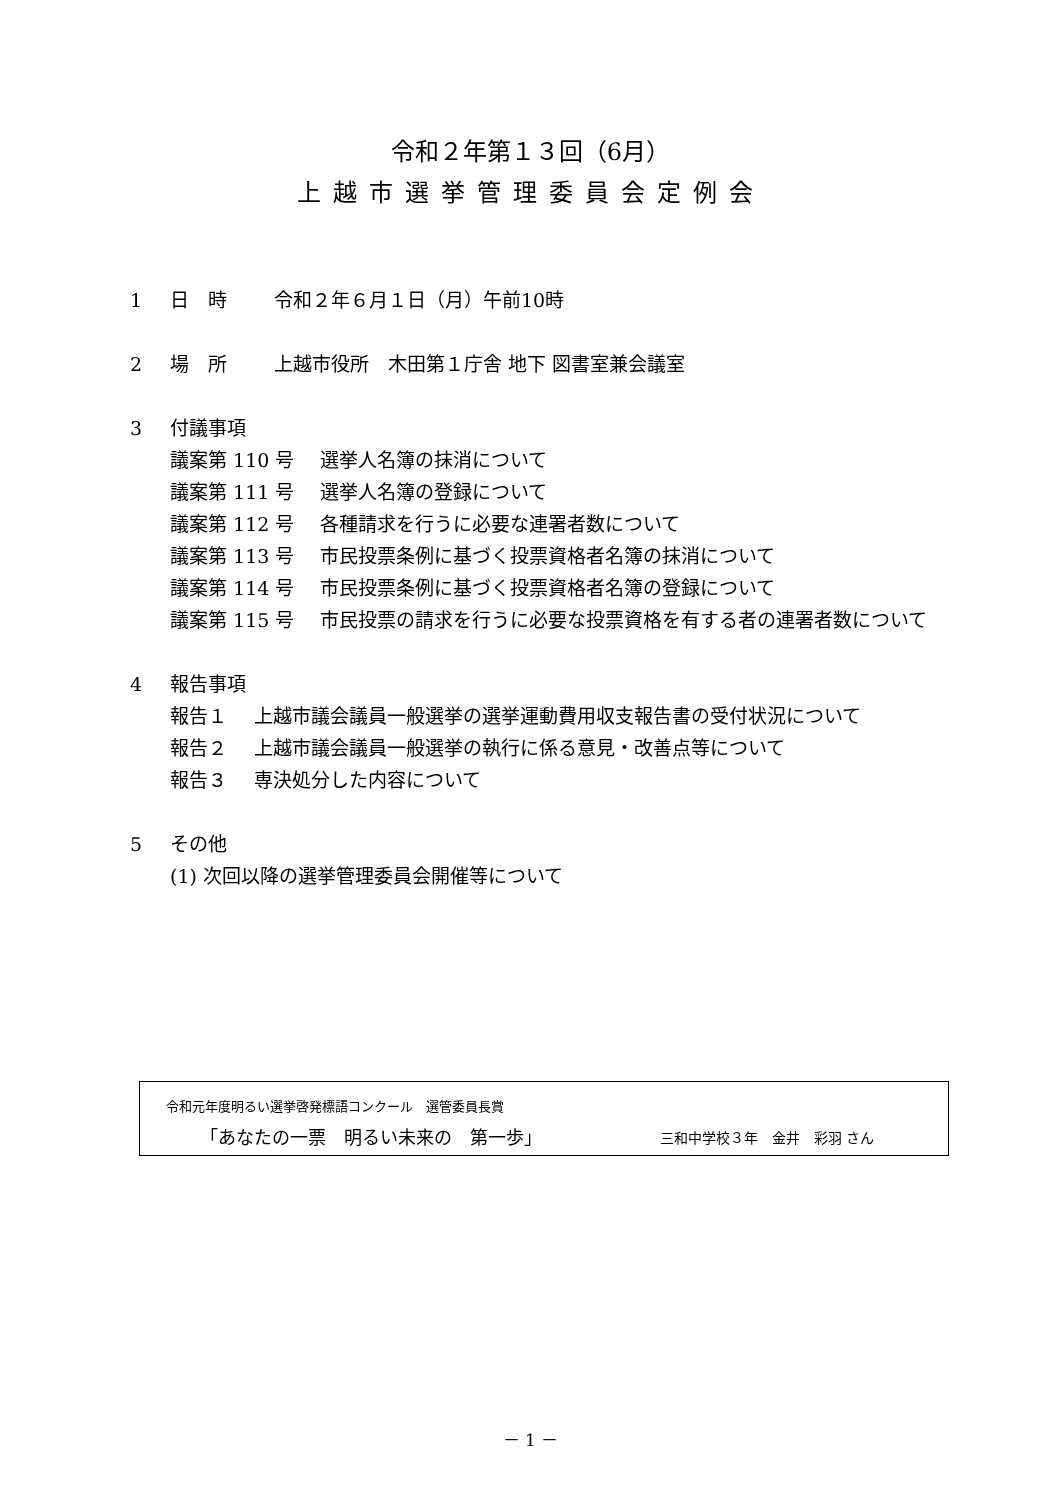令和２年第１３回（6月）
上越市選挙管理委員会定例会
1 日　時 令和２年６月１日（月）午前10時
2 場　所 上越市役所　木田第１庁舎 地下 図書室兼会議室
3 付議事項
議案第 110 号 選挙人名簿の抹消について
議案第 111 号 選挙人名簿の登録について
議案第 112 号 各種請求を行うに必要な連署者数について
議案第 113 号 市民投票条例に基づく投票資格者名簿の抹消について
議案第 114 号 市民投票条例に基づく投票資格者名簿の登録について
議案第 115 号 市民投票の請求を行うに必要な投票資格を有する者の連署者数について
4 報告事項
報告１ 上越市議会議員一般選挙の選挙運動費用収支報告書の受付状況について
報告２ 上越市議会議員一般選挙の執行に係る意見・改善点等について
報告３ 専決処分した内容について
5 その他
(1) 次回以降の選挙管理委員会開催等について
令和元年度明るい選挙啓発標語コンクール　選管委員長賞
「あなたの一票　明るい未来の　第一歩」 三和中学校３年　金井　彩羽 さん
－ 1 －